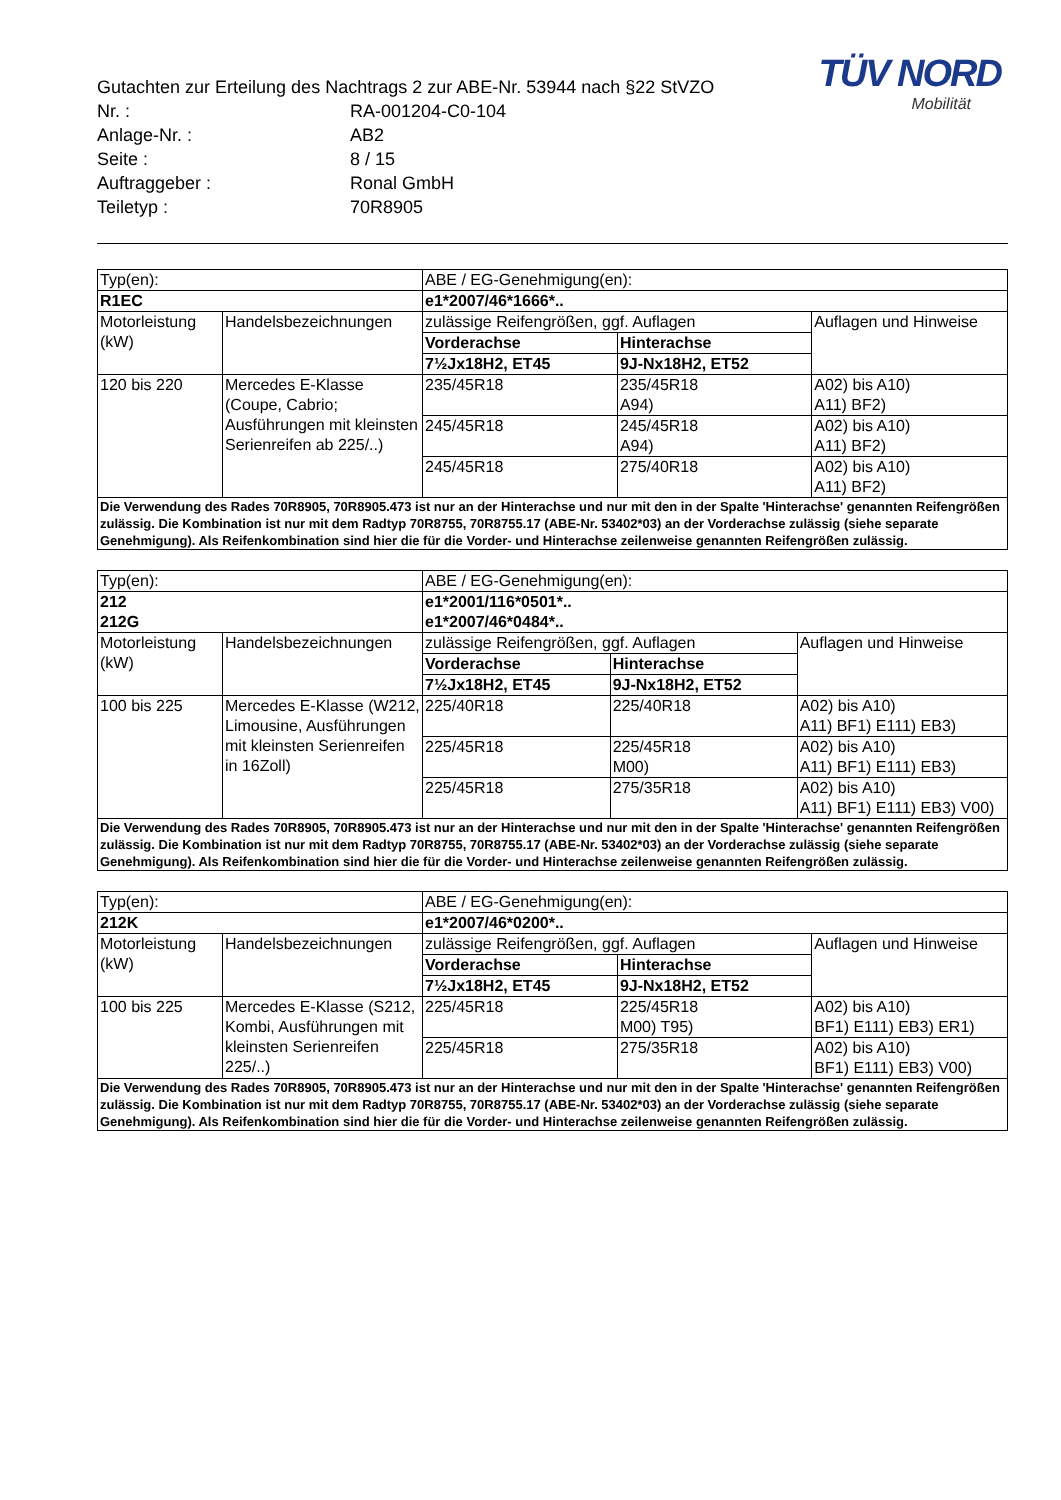TÜV NORD
Mobilität
Gutachten zur Erteilung des Nachtrags 2 zur ABE-Nr. 53944 nach §22 StVZO
Nr. : RA-001204-C0-104
Anlage-Nr. : AB2
Seite : 8 / 15
Auftraggeber : Ronal GmbH
Teiletyp : 70R8905
| Typ(en): | | ABE / EG-Genehmigung(en): | | |
| R1EC | | e1*2007/46*1666*.. | | |
| Motorleistung (kW) | Handelsbezeichnungen | zulässige Reifengrößen, ggf. Auflagen | | Auflagen und Hinweise |
| | | Vorderachse | Hinterachse | |
| | | 7½Jx18H2, ET45 | 9J-Nx18H2, ET52 | |
| 120 bis 220 | Mercedes E-Klasse (Coupe, Cabrio; Ausführungen mit kleinsten Serienreifen ab 225/..) | 235/45R18 | 235/45R18 A94) | A02) bis A10) A11) BF2) |
| | | 245/45R18 | 245/45R18 A94) | A02) bis A10) A11) BF2) |
| | | 245/45R18 | 275/40R18 | A02) bis A10) A11) BF2) |
| Die Verwendung des Rades 70R8905, 70R8905.473 ist nur an der Hinterachse und nur mit den in der Spalte 'Hinterachse' genannten Reifengrößen zulässig. Die Kombination ist nur mit dem Radtyp 70R8755, 70R8755.17 (ABE-Nr. 53402*03) an der Vorderachse zulässig (siehe separate Genehmigung). Als Reifenkombination sind hier die für die Vorder- und Hinterachse zeilenweise genannten Reifengrößen zulässig. | | | | |
| Typ(en): | | ABE / EG-Genehmigung(en): | | |
| 212 212G | | e1*2001/116*0501*.. e1*2007/46*0484*.. | | |
| Motorleistung (kW) | Handelsbezeichnungen | zulässige Reifengrößen, ggf. Auflagen | | Auflagen und Hinweise |
| | | Vorderachse | Hinterachse | |
| | | 7½Jx18H2, ET45 | 9J-Nx18H2, ET52 | |
| 100 bis 225 | Mercedes E-Klasse (W212, Limousine, Ausführungen mit kleinsten Serienreifen in 16Zoll) | 225/40R18 | 225/40R18 | A02) bis A10) A11) BF1) E111) EB3) |
| | | 225/45R18 | 225/45R18 M00) | A02) bis A10) A11) BF1) E111) EB3) |
| | | 225/45R18 | 275/35R18 | A02) bis A10) A11) BF1) E111) EB3) V00) |
| Die Verwendung des Rades 70R8905, 70R8905.473 ist nur an der Hinterachse und nur mit den in der Spalte 'Hinterachse' genannten Reifengrößen zulässig. Die Kombination ist nur mit dem Radtyp 70R8755, 70R8755.17 (ABE-Nr. 53402*03) an der Vorderachse zulässig (siehe separate Genehmigung). Als Reifenkombination sind hier die für die Vorder- und Hinterachse zeilenweise genannten Reifengrößen zulässig. | | | | |
| Typ(en): | | ABE / EG-Genehmigung(en): | | |
| 212K | | e1*2007/46*0200*.. | | |
| Motorleistung (kW) | Handelsbezeichnungen | zulässige Reifengrößen, ggf. Auflagen | | Auflagen und Hinweise |
| | | Vorderachse | Hinterachse | |
| | | 7½Jx18H2, ET45 | 9J-Nx18H2, ET52 | |
| 100 bis 225 | Mercedes E-Klasse (S212, Kombi, Ausführungen mit kleinsten Serienreifen 225/..) | 225/45R18 | 225/45R18 M00) T95) | A02) bis A10) BF1) E111) EB3) ER1) |
| | | 225/45R18 | 275/35R18 | A02) bis A10) BF1) E111) EB3) V00) |
| Die Verwendung des Rades 70R8905, 70R8905.473 ist nur an der Hinterachse und nur mit den in der Spalte 'Hinterachse' genannten Reifengrößen zulässig. Die Kombination ist nur mit dem Radtyp 70R8755, 70R8755.17 (ABE-Nr. 53402*03) an der Vorderachse zulässig (siehe separate Genehmigung). Als Reifenkombination sind hier die für die Vorder- und Hinterachse zeilenweise genannten Reifengrößen zulässig. | | | | |